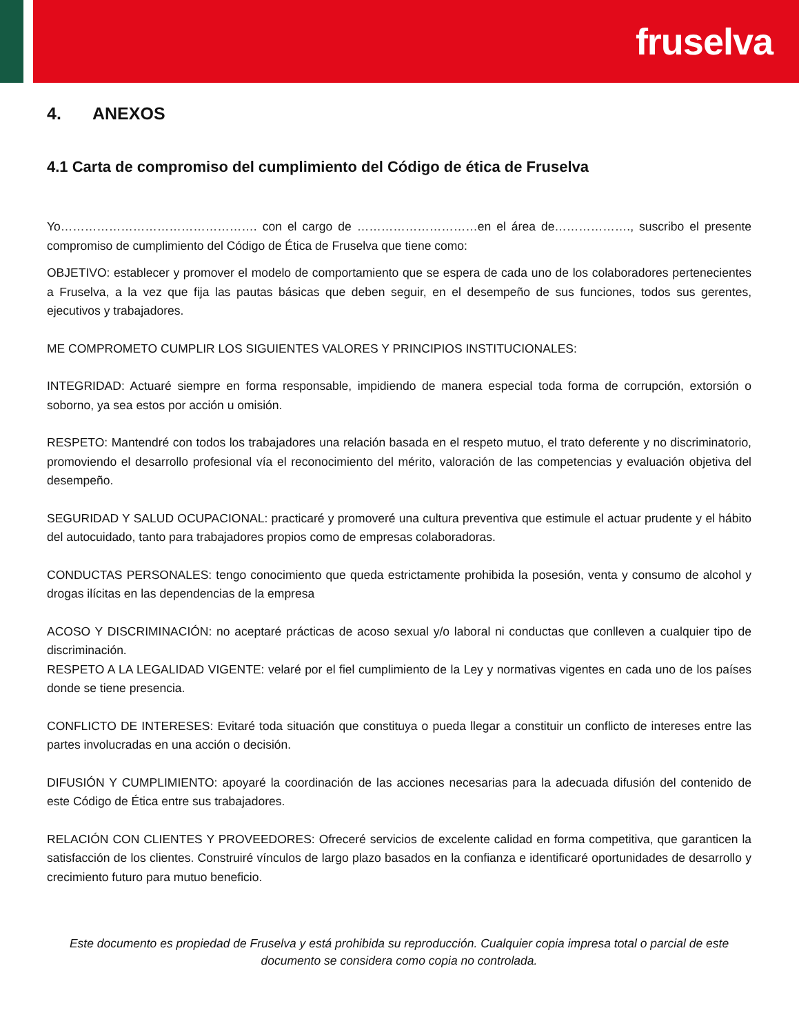fruselva
4. ANEXOS
4.1 Carta de compromiso del cumplimiento del Código de ética de Fruselva
Yo…………………………………………. con el cargo de …………………………en el área de………………., suscribo el presente compromiso de cumplimiento del Código de Ética de Fruselva que tiene como:
OBJETIVO: establecer y promover el modelo de comportamiento que se espera de cada uno de los colaboradores pertenecientes a Fruselva, a la vez que fija las pautas básicas que deben seguir, en el desempeño de sus funciones, todos sus gerentes, ejecutivos y trabajadores.
ME COMPROMETO CUMPLIR LOS SIGUIENTES VALORES Y PRINCIPIOS INSTITUCIONALES:
INTEGRIDAD: Actuaré siempre en forma responsable, impidiendo de manera especial toda forma de corrupción, extorsión o soborno, ya sea estos por acción u omisión.
RESPETO: Mantendré con todos los trabajadores una relación basada en el respeto mutuo, el trato deferente y no discriminatorio, promoviendo el desarrollo profesional vía el reconocimiento del mérito, valoración de las competencias y evaluación objetiva del desempeño.
SEGURIDAD Y SALUD OCUPACIONAL: practicaré y promoveré una cultura preventiva que estimule el actuar prudente y el hábito del autocuidado, tanto para trabajadores propios como de empresas colaboradoras.
CONDUCTAS PERSONALES: tengo conocimiento que queda estrictamente prohibida la posesión, venta y consumo de alcohol y drogas ilícitas en las dependencias de la empresa
ACOSO Y DISCRIMINACIÓN: no aceptaré prácticas de acoso sexual y/o laboral ni conductas que conlleven a cualquier tipo de discriminación.
RESPETO A LA LEGALIDAD VIGENTE: velaré por el fiel cumplimiento de la Ley y normativas vigentes en cada uno de los países donde se tiene presencia.
CONFLICTO DE INTERESES: Evitaré toda situación que constituya o pueda llegar a constituir un conflicto de intereses entre las partes involucradas en una acción o decisión.
DIFUSIÓN Y CUMPLIMIENTO: apoyaré la coordinación de las acciones necesarias para la adecuada difusión del contenido de este Código de Ética entre sus trabajadores.
RELACIÓN CON CLIENTES Y PROVEEDORES: Ofreceré servicios de excelente calidad en forma competitiva, que garanticen la satisfacción de los clientes. Construiré vínculos de largo plazo basados en la confianza e identificaré oportunidades de desarrollo y crecimiento futuro para mutuo beneficio.
Este documento es propiedad de Fruselva y está prohibida su reproducción. Cualquier copia impresa total o parcial de este documento se considera como copia no controlada.